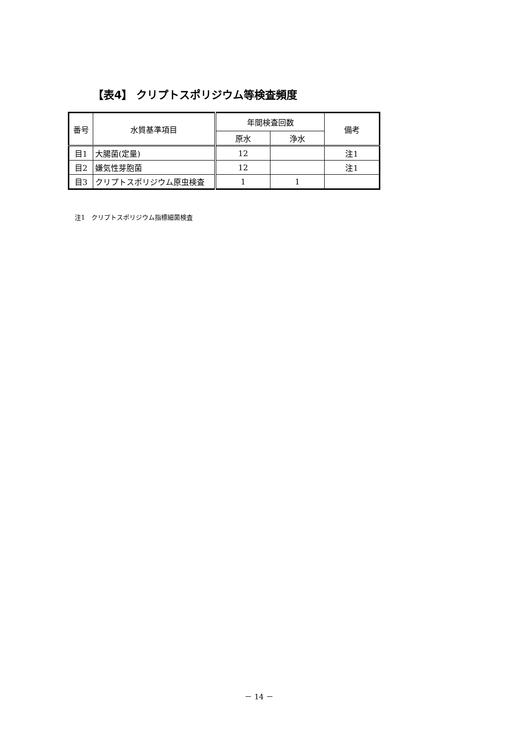【表4】 クリプトスポリジウム等検査頻度
| 番号 | 水質基準項目 | 年間検査回数 | | 備考 |
| --- | --- | --- | --- | --- |
| | | 原水 | 浄水 | |
| 目1 | 大腸菌(定量) | 12 | | 注1 |
| 目2 | 嫌気性芽胞菌 | 12 | | 注1 |
| 目3 | クリプトスポリジウム原虫検査 | 1 | 1 | |
注1　クリプトスポリジウム指標細菌検査
－ 14 －